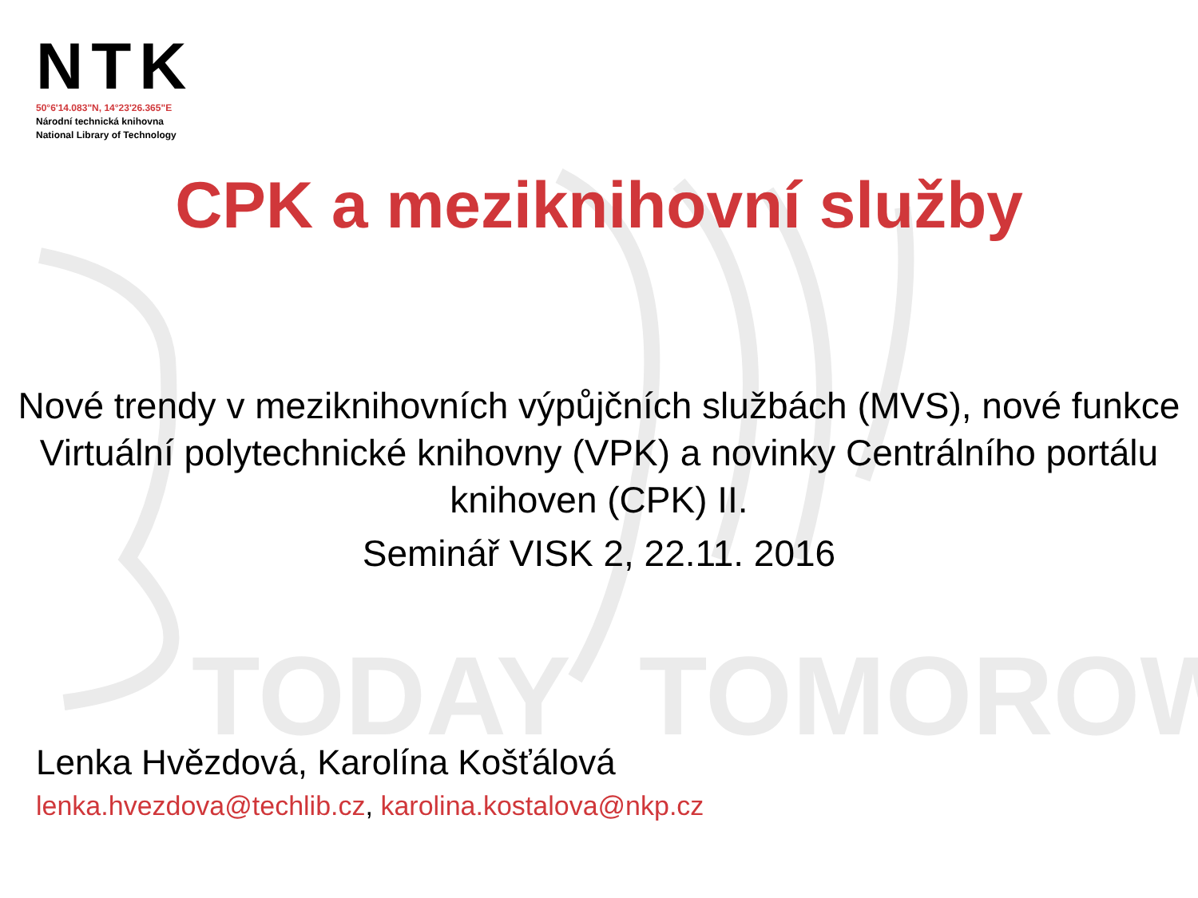TODAY
TOMOROW
NTK
50°6'14.083"N, 14°23'26.365"E
Národní technická knihovna
National Library of Technology
CPK a meziknihovní služby
Nové trendy v meziknihovních výpůjčních službách (MVS), nové funkce Virtuální polytechnické knihovny (VPK) a novinky Centrálního portálu knihoven (CPK) II.
Seminář VISK 2, 22.11. 2016
Lenka Hvězdová, Karolína Košťálová
lenka.hvezdova@techlib.cz, karolina.kostalova@nkp.cz